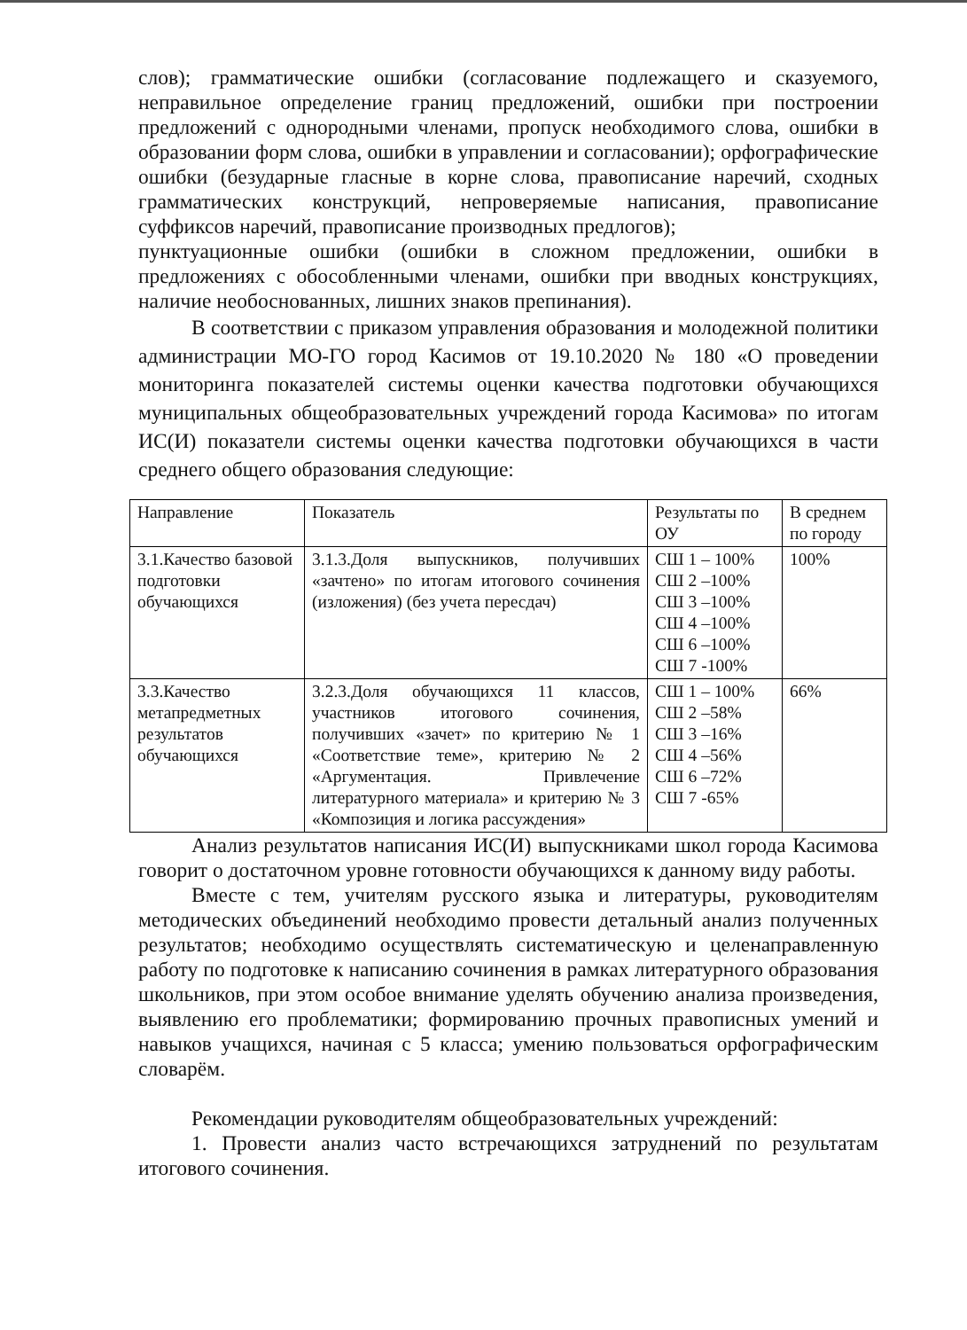слов); грамматические ошибки (согласование подлежащего и сказуемого, неправильное определение границ предложений, ошибки при построении предложений с однородными членами, пропуск необходимого слова, ошибки в образовании форм слова, ошибки в управлении и согласовании); орфографические ошибки (безударные гласные в корне слова, правописание наречий, сходных грамматических конструкций, непроверяемые написания, правописание суффиксов наречий, правописание производных предлогов);
пунктуационные ошибки (ошибки в сложном предложении, ошибки в предложениях с обособленными членами, ошибки при вводных конструкциях, наличие необоснованных, лишних знаков препинания).
В соответствии с приказом управления образования и молодежной политики администрации МО-ГО город Касимов от 19.10.2020 № 180 «О проведении мониторинга показателей системы оценки качества подготовки обучающихся муниципальных общеобразовательных учреждений города Касимова» по итогам ИС(И) показатели системы оценки качества подготовки обучающихся в части среднего общего образования следующие:
| Направление | Показатель | Результаты по ОУ | В среднем по городу |
| 3.1.Качество базовой подготовки обучающихся | 3.1.3.Доля выпускников, получивших «зачтено» по итогам итогового сочинения (изложения) (без учета пересдач) | СШ 1 – 100% СШ 2 –100% СШ 3 –100% СШ 4 –100% СШ 6 –100% СШ 7 -100% | 100% |
| 3.3.Качество метапредметных результатов обучающихся | 3.2.3.Доля обучающихся 11 классов, участников итогового сочинения, получивших «зачет» по критерию № 1 «Соответствие теме», критерию № 2 «Аргументация. Привлечение литературного материала» и критерию № 3 «Композиция и логика рассуждения» | СШ 1 – 100% СШ 2 –58% СШ 3 –16% СШ 4 –56% СШ 6 –72% СШ 7 -65% | 66% |
Анализ результатов написания ИС(И) выпускниками школ города Касимова говорит о достаточном уровне готовности обучающихся к данному виду работы.
Вместе с тем, учителям русского языка и литературы, руководителям методических объединений необходимо провести детальный анализ полученных результатов; необходимо осуществлять систематическую и целенаправленную работу по подготовке к написанию сочинения в рамках литературного образования школьников, при этом особое внимание уделять обучению анализа произведения, выявлению его проблематики; формированию прочных правописных умений и навыков учащихся, начиная с 5 класса; умению пользоваться орфографическим словарём.
Рекомендации руководителям общеобразовательных учреждений:
1. Провести анализ часто встречающихся затруднений по результатам итогового сочинения.